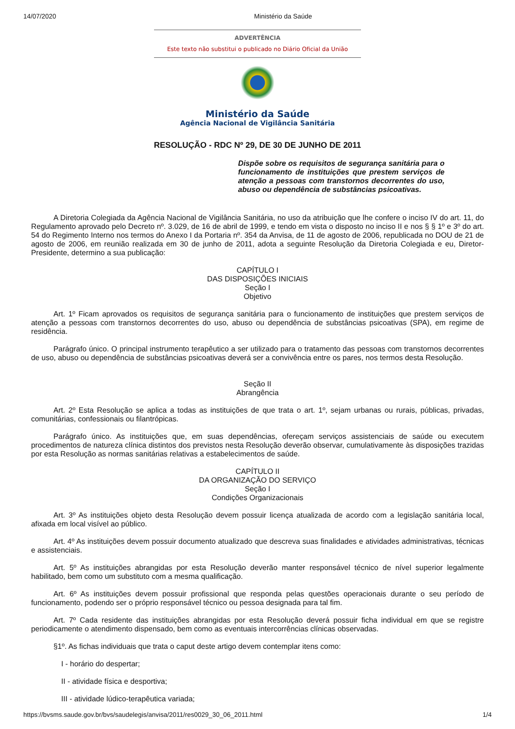14/07/2020 Ministério da Saúde
ADVERTÊNCIA
Este texto não substitui o publicado no Diário Oficial da União
Ministério da Saúde
Agência Nacional de Vigilância Sanitária
RESOLUÇÃO - RDC Nº 29, DE 30 DE JUNHO DE 2011
Dispõe sobre os requisitos de segurança sanitária para o funcionamento de instituições que prestem serviços de atenção a pessoas com transtornos decorrentes do uso, abuso ou dependência de substâncias psicoativas.
A Diretoria Colegiada da Agência Nacional de Vigilância Sanitária, no uso da atribuição que lhe confere o inciso IV do art. 11, do Regulamento aprovado pelo Decreto nº. 3.029, de 16 de abril de 1999, e tendo em vista o disposto no inciso II e nos § § 1º e 3º do art. 54 do Regimento Interno nos termos do Anexo I da Portaria nº. 354 da Anvisa, de 11 de agosto de 2006, republicada no DOU de 21 de agosto de 2006, em reunião realizada em 30 de junho de 2011, adota a seguinte Resolução da Diretoria Colegiada e eu, Diretor-Presidente, determino a sua publicação:
CAPÍTULO I
DAS DISPOSIÇÕES INICIAIS
Seção I
Objetivo
Art. 1º Ficam aprovados os requisitos de segurança sanitária para o funcionamento de instituições que prestem serviços de atenção a pessoas com transtornos decorrentes do uso, abuso ou dependência de substâncias psicoativas (SPA), em regime de residência.
Parágrafo único. O principal instrumento terapêutico a ser utilizado para o tratamento das pessoas com transtornos decorrentes de uso, abuso ou dependência de substâncias psicoativas deverá ser a convivência entre os pares, nos termos desta Resolução.
Seção II
Abrangência
Art. 2º Esta Resolução se aplica a todas as instituições de que trata o art. 1º, sejam urbanas ou rurais, públicas, privadas, comunitárias, confessionais ou filantrópicas.
Parágrafo único. As instituições que, em suas dependências, ofereçam serviços assistenciais de saúde ou executem procedimentos de natureza clínica distintos dos previstos nesta Resolução deverão observar, cumulativamente às disposições trazidas por esta Resolução as normas sanitárias relativas a estabelecimentos de saúde.
CAPÍTULO II
DA ORGANIZAÇÃO DO SERVIÇO
Seção I
Condições Organizacionais
Art. 3º As instituições objeto desta Resolução devem possuir licença atualizada de acordo com a legislação sanitária local, afixada em local visível ao público.
Art. 4º As instituições devem possuir documento atualizado que descreva suas finalidades e atividades administrativas, técnicas e assistenciais.
Art. 5º As instituições abrangidas por esta Resolução deverão manter responsável técnico de nível superior legalmente habilitado, bem como um substituto com a mesma qualificação.
Art. 6º As instituições devem possuir profissional que responda pelas questões operacionais durante o seu período de funcionamento, podendo ser o próprio responsável técnico ou pessoa designada para tal fim.
Art. 7º Cada residente das instituições abrangidas por esta Resolução deverá possuir ficha individual em que se registre periodicamente o atendimento dispensado, bem como as eventuais intercorrências clínicas observadas.
§1º. As fichas individuais que trata o caput deste artigo devem contemplar itens como:
I - horário do despertar;
II - atividade física e desportiva;
III - atividade lúdico-terapêutica variada;
https://bvsms.saude.gov.br/bvs/saudelegis/anvisa/2011/res0029_30_06_2011.html 1/4